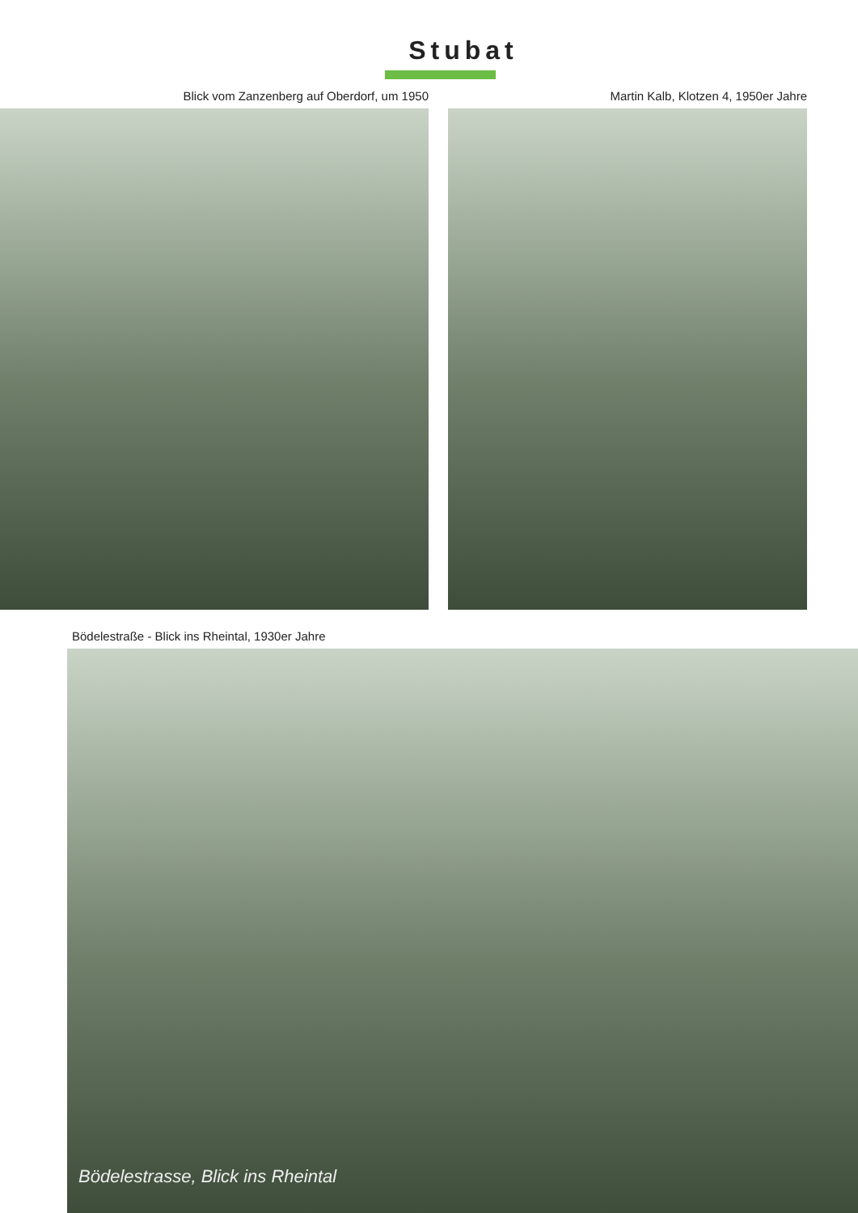Stubat
Blick vom Zanzenberg auf Oberdorf, um 1950 Martin Kalb, Klotzen 4, 1950er Jahre
Bödelestraße - Blick ins Rheintal, 1930er Jahre
Bödelestrasse, Blick ins Rheintal